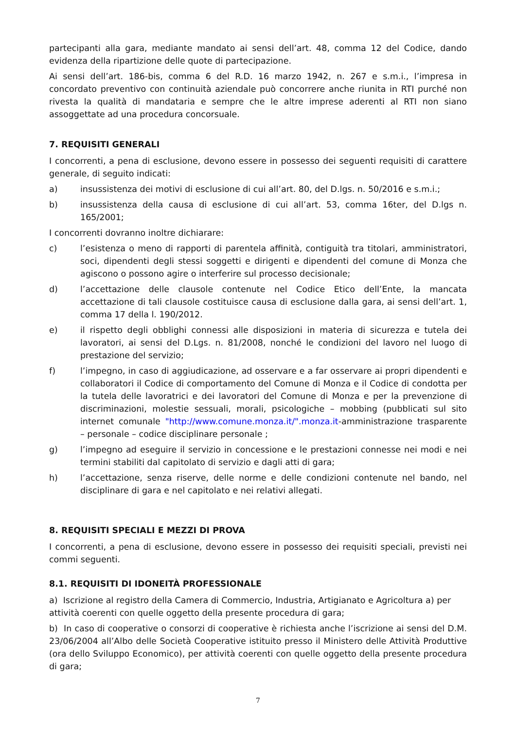partecipanti alla gara, mediante mandato ai sensi dell’art. 48, comma 12 del Codice, dando evidenza della ripartizione delle quote di partecipazione.
Ai sensi dell’art. 186-bis, comma 6 del R.D. 16 marzo 1942, n. 267 e s.m.i., l’impresa in concordato preventivo con continuità aziendale può concorrere anche riunita in RTI purché non rivesta la qualità di mandataria e sempre che le altre imprese aderenti al RTI non siano assoggettate ad una procedura concorsuale.
7. REQUISITI GENERALI
I concorrenti, a pena di esclusione, devono essere in possesso dei seguenti requisiti di carattere generale, di seguito indicati:
a) insussistenza dei motivi di esclusione di cui all’art. 80, del D.lgs. n. 50/2016 e s.m.i.;
b) insussistenza della causa di esclusione di cui all’art. 53, comma 16ter, del D.lgs n. 165/2001;
I concorrenti dovranno inoltre dichiarare:
c) l’esistenza o meno di rapporti di parentela affinità, contiguità tra titolari, amministratori, soci, dipendenti degli stessi soggetti e dirigenti e dipendenti del comune di Monza che agiscono o possono agire o interferire sul processo decisionale;
d) l’accettazione delle clausole contenute nel Codice Etico dell’Ente, la mancata accettazione di tali clausole costituisce causa di esclusione dalla gara, ai sensi dell’art. 1, comma 17 della l. 190/2012.
e) il rispetto degli obblighi connessi alle disposizioni in materia di sicurezza e tutela dei lavoratori, ai sensi del D.Lgs. n. 81/2008, nonché le condizioni del lavoro nel luogo di prestazione del servizio;
f) l’impegno, in caso di aggiudicazione, ad osservare e a far osservare ai propri dipendenti e collaboratori il Codice di comportamento del Comune di Monza e il Codice di condotta per la tutela delle lavoratrici e dei lavoratori del Comune di Monza e per la prevenzione di discriminazioni, molestie sessuali, morali, psicologiche – mobbing (pubblicati sul sito internet comunale "http://www.comune.monza.it/".monza.it-amministrazione trasparente – personale – codice disciplinare personale ;
g) l’impegno ad eseguire il servizio in concessione e le prestazioni connesse nei modi e nei termini stabiliti dal capitolato di servizio e dagli atti di gara;
h) l’accettazione, senza riserve, delle norme e delle condizioni contenute nel bando, nel disciplinare di gara e nel capitolato e nei relativi allegati.
8. REQUISITI SPECIALI E MEZZI DI PROVA
I concorrenti, a pena di esclusione, devono essere in possesso dei requisiti speciali, previsti nei commi seguenti.
8.1. REQUISITI DI IDONEITÀ PROFESSIONALE
a) Iscrizione al registro della Camera di Commercio, Industria, Artigianato e Agricoltura a) per attività coerenti con quelle oggetto della presente procedura di gara;
b) In caso di cooperative o consorzi di cooperative è richiesta anche l’iscrizione ai sensi del D.M. 23/06/2004 all’Albo delle Società Cooperative istituito presso il Ministero delle Attività Produttive (ora dello Sviluppo Economico), per attività coerenti con quelle oggetto della presente procedura di gara;
7